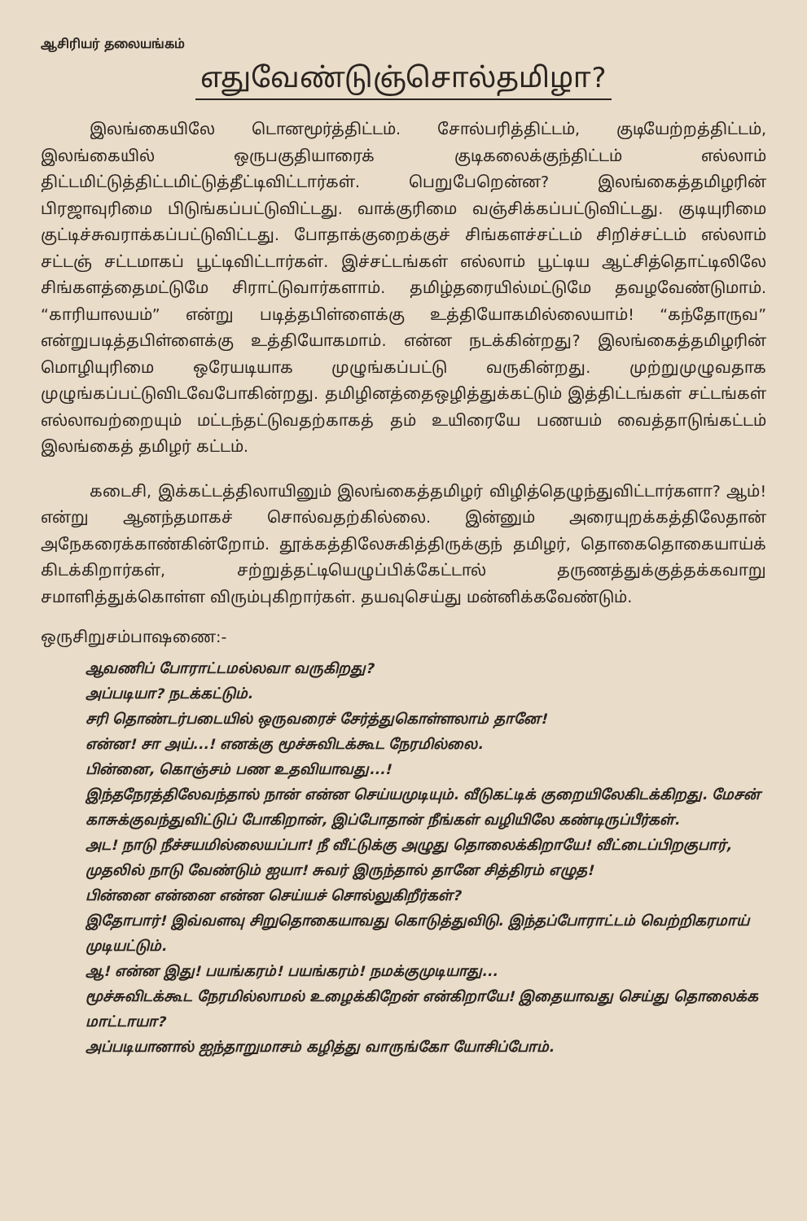ஆசிரியர் தலையங்கம்
எதுவேண்டுஞ்சொல்தமிழா?
இலங்கையிலே டொனமூர்த்திட்டம். சோல்பரித்திட்டம், குடியேற்றத்திட்டம், இலங்கையில் ஒருபகுதியாரைக் குடிகலைக்குந்திட்டம் எல்லாம் திட்டமிட்டுத்திட்டமிட்டுத்தீட்டிவிட்டார்கள். பெறுபேறென்ன? இலங்கைத்தமிழரின் பிரஜாவுரிமை பிடுங்கப்பட்டுவிட்டது. வாக்குரிமை வஞ்சிக்கப்பட்டுவிட்டது. குடியுரிமை குட்டிச்சுவராக்கப்பட்டுவிட்டது. போதாக்குறைக்குச் சிங்களச்சட்டம் சிறிச்சட்டம் எல்லாம் சட்டஞ் சட்டமாகப் பூட்டிவிட்டார்கள். இச்சட்டங்கள் எல்லாம் பூட்டிய ஆட்சித்தொட்டிலிலே சிங்களத்தைமட்டுமே சிராட்டுவார்களாம். தமிழ்தரையில்மட்டுமே தவழவேண்டுமாம். “காரியாலயம்” என்று படித்தபிள்ளைக்கு உத்தியோகமில்லையாம்! “கந்தோருவ” என்றுபடித்தபிள்ளைக்கு உத்தியோகமாம். என்ன நடக்கின்றது? இலங்கைத்தமிழரின் மொழியுரிமை ஒரேயடியாக முழுங்கப்பட்டு வருகின்றது. முற்றுமுழுவதாக முழுங்கப்பட்டுவிடவேபோகின்றது. தமிழினத்தைஒழித்துக்கட்டும் இத்திட்டங்கள் சட்டங்கள் எல்லாவற்றையும் மட்டந்தட்டுவதற்காகத் தம் உயிரையே பணயம் வைத்தாடுங்கட்டம் இலங்கைத் தமிழர் கட்டம்.
கடைசி, இக்கட்டத்திலாயினும் இலங்கைத்தமிழர் விழித்தெழுந்துவிட்டார்களா? ஆம்! என்று ஆனந்தமாகச் சொல்வதற்கில்லை. இன்னும் அரையுறக்கத்திலேதான் அநேகரைக்காண்கின்றோம். தூக்கத்திலேசுகித்திருக்குந் தமிழர், தொகைதொகையாய்க் கிடக்கிறார்கள், சற்றுத்தட்டியெழுப்பிக்கேட்டால் தருணத்துக்குத்தக்கவாறு சமாளித்துக்கொள்ள விரும்புகிறார்கள். தயவுசெய்து மன்னிக்கவேண்டும்.
ஒருசிறுசம்பாஷணை:-
ஆவணிப் போராட்டமல்லவா வருகிறது?
அப்படியா? நடக்கட்டும்.
சரி தொண்டர்படையில் ஒருவரைச் சேர்த்துகொள்ளலாம் தானே!
என்ன! சா அய்...! எனக்கு மூச்சுவிடக்கூட நேரமில்லை.
பின்னை, கொஞ்சம் பண உதவியாவது...!
இந்தநேரத்திலேவந்தால் நான் என்ன செய்யமுடியும். வீடுகட்டிக் குறையிலேகிடக்கிறது. மேசன் காசுக்குவந்துவிட்டுப் போகிறான், இப்போதான் நீங்கள் வழியிலே கண்டிருப்பீர்கள்.
அட! நாடு நீச்சயமில்லையப்பா! நீ வீட்டுக்கு அழுது தொலைக்கிறாயே! வீட்டைப்பிறகுபார், முதலில் நாடு வேண்டும் ஐயா! சுவர் இருந்தால் தானே சித்திரம் எழுத!
பின்னை என்னை என்ன செய்யச் சொல்லுகிறீர்கள்?
இதோபார்! இவ்வளவு சிறுதொகையாவது கொடுத்துவிடு. இந்தப்போராட்டம் வெற்றிகரமாய் முடியட்டும்.
ஆ! என்ன இது! பயங்கரம்! பயங்கரம்! நமக்குமுடியாது...
மூச்சுவிடக்கூட நேரமில்லாமல் உழைக்கிறேன் என்கிறாயே! இதையாவது செய்து தொலைக்க மாட்டாயா?
அப்படியானால் ஐந்தாறுமாசம் கழித்து வாருங்கோ யோசிப்போம்.